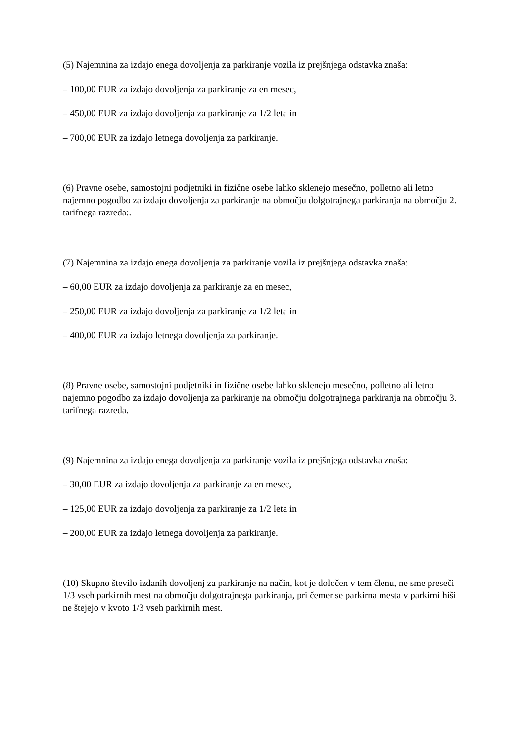(5) Najemnina za izdajo enega dovoljenja za parkiranje vozila iz prejšnjega odstavka znaša:
– 100,00 EUR za izdajo dovoljenja za parkiranje za en mesec,
– 450,00 EUR za izdajo dovoljenja za parkiranje za 1/2 leta in
– 700,00 EUR za izdajo letnega dovoljenja za parkiranje.
(6) Pravne osebe, samostojni podjetniki in fizične osebe lahko sklenejo mesečno, polletno ali letno najemno pogodbo za izdajo dovoljenja za parkiranje na območju dolgotrajnega parkiranja na območju 2. tarifnega razreda:.
(7) Najemnina za izdajo enega dovoljenja za parkiranje vozila iz prejšnjega odstavka znaša:
– 60,00 EUR za izdajo dovoljenja za parkiranje za en mesec,
– 250,00 EUR za izdajo dovoljenja za parkiranje za 1/2 leta in
– 400,00 EUR za izdajo letnega dovoljenja za parkiranje.
(8) Pravne osebe, samostojni podjetniki in fizične osebe lahko sklenejo mesečno, polletno ali letno najemno pogodbo za izdajo dovoljenja za parkiranje na območju dolgotrajnega parkiranja na območju 3. tarifnega razreda.
(9) Najemnina za izdajo enega dovoljenja za parkiranje vozila iz prejšnjega odstavka znaša:
– 30,00 EUR za izdajo dovoljenja za parkiranje za en mesec,
– 125,00 EUR za izdajo dovoljenja za parkiranje za 1/2 leta in
– 200,00 EUR za izdajo letnega dovoljenja za parkiranje.
(10) Skupno število izdanih dovoljenj za parkiranje na način, kot je določen v tem členu, ne sme preseči 1/3 vseh parkirnih mest na območju dolgotrajnega parkiranja, pri čemer se parkirna mesta v parkirni hiši ne štejejo v kvoto 1/3 vseh parkirnih mest.